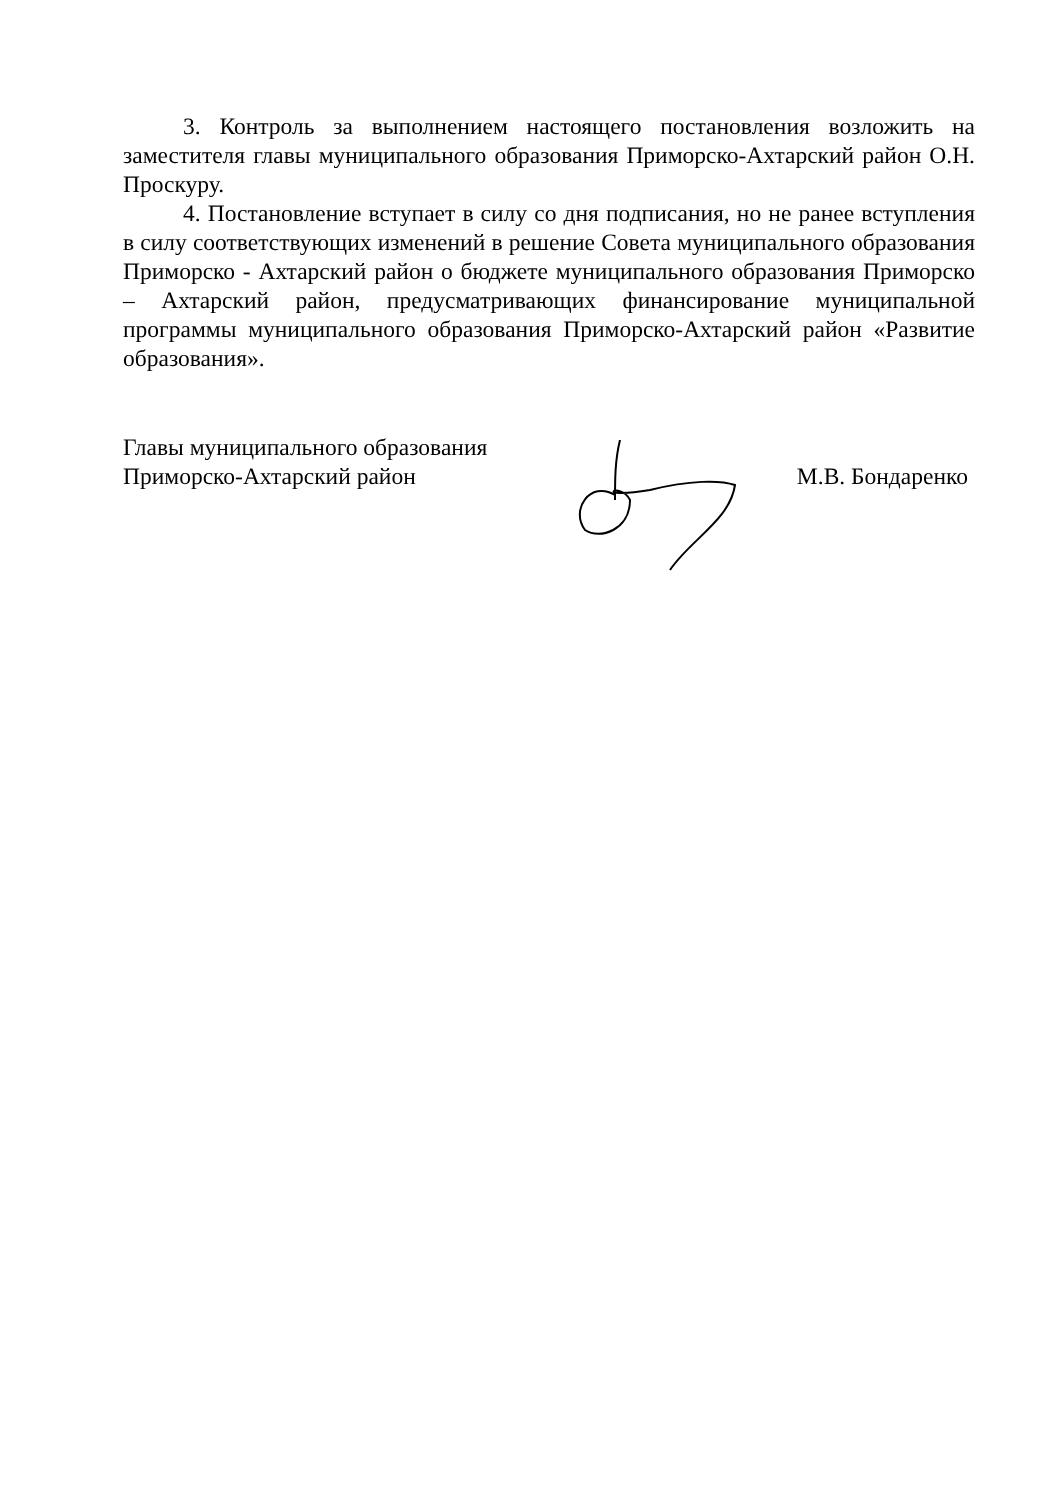3. Контроль за выполнением настоящего постановления возложить на заместителя главы муниципального образования Приморско-Ахтарский район О.Н. Проскуру.
4. Постановление вступает в силу со дня подписания, но не ранее вступления в силу соответствующих изменений в решение Совета муниципального образования Приморско - Ахтарский район о бюджете муниципального образования Приморско – Ахтарский район, предусматривающих финансирование муниципальной программы муниципального образования Приморско-Ахтарский район «Развитие образования».
Главы муниципального образования
Приморско-Ахтарский район
М.В. Бондаренко